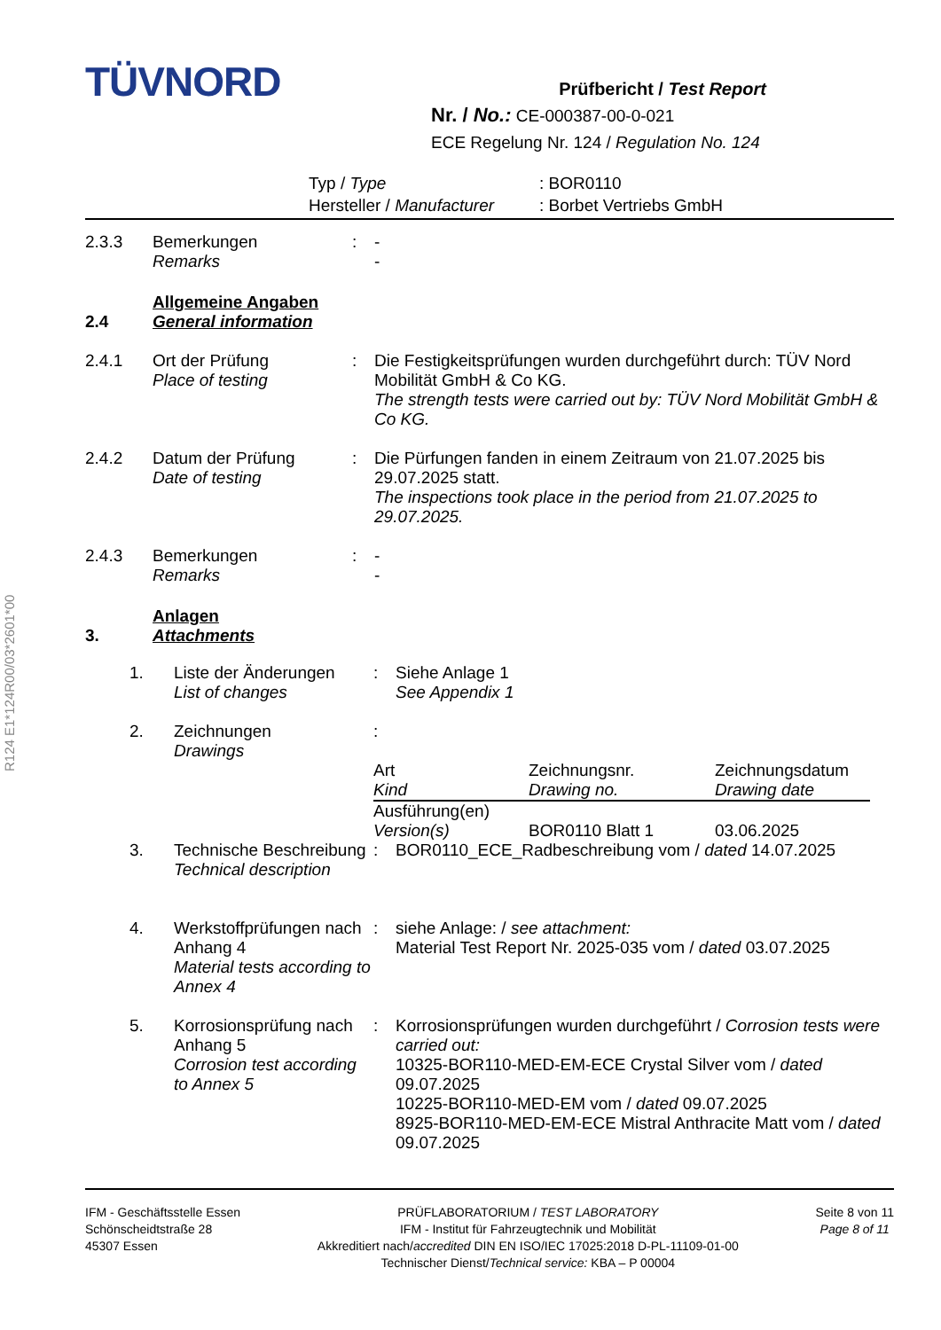R124 E1*124R00/03*2601*00
TÜVNORD
Prüfbericht / Test Report
Nr. / No.: CE-000387-00-0-021
ECE Regelung Nr. 124 / Regulation No. 124
| Typ / Type | : BOR0110 |
| Hersteller / Manufacturer | : Borbet Vertriebs GmbH |
| 2.3.3 | Bemerkungen Remarks | : | - - |
| 2.4 | Allgemeine Angaben General information | | |
| 2.4.1 | Ort der Prüfung Place of testing | : | Die Festigkeitsprüfungen wurden durchgeführt durch: TÜV Nord Mobilität GmbH & Co KG. The strength tests were carried out by: TÜV Nord Mobilität GmbH & Co KG. |
| 2.4.2 | Datum der Prüfung Date of testing | : | Die Pürfungen fanden in einem Zeitraum von 21.07.2025 bis 29.07.2025 statt. The inspections took place in the period from 21.07.2025 to 29.07.2025. |
| 2.4.3 | Bemerkungen Remarks | : | - - |
| 3. | Anlagen Attachments | | |
| 1. | Liste der Änderungen List of changes | : | Siehe Anlage 1 See Appendix 1 |
| 2. | Zeichnungen Drawings | : | |
| | | | / Art Kind / Zeichnungsnr. Drawing no. / Zeichnungsdatum Drawing date / / Ausführung(en) Version(s) / BOR0110 Blatt 1 / 03.06.2025 / |
| 3. | Technische Beschreibung Technical description | : | BOR0110_ECE_Radbeschreibung vom / dated 14.07.2025 |
| 4. | Werkstoffprüfungen nach Anhang 4 Material tests according to Annex 4 | : | siehe Anlage: / see attachment: Material Test Report Nr. 2025-035 vom / dated 03.07.2025 |
| 5. | Korrosionsprüfung nach Anhang 5 Corrosion test according to Annex 5 | : | Korrosionsprüfungen wurden durchgeführt / Corrosion tests were carried out: 10325-BOR110-MED-EM-ECE Crystal Silver vom / dated 09.07.2025 10225-BOR110-MED-EM vom / dated 09.07.2025 8925-BOR110-MED-EM-ECE Mistral Anthracite Matt vom / dated 09.07.2025 |
IFM - Geschäftsstelle Essen
Schönscheidtstraße 28
45307 Essen
PRÜFLABORATORIUM / TEST LABORATORY
IFM - Institut für Fahrzeugtechnik und Mobilität
Akkreditiert nach/accredited DIN EN ISO/IEC 17025:2018 D-PL-11109-01-00
Technischer Dienst/Technical service: KBA – P 00004
Seite 8 von 11
Page 8 of 11